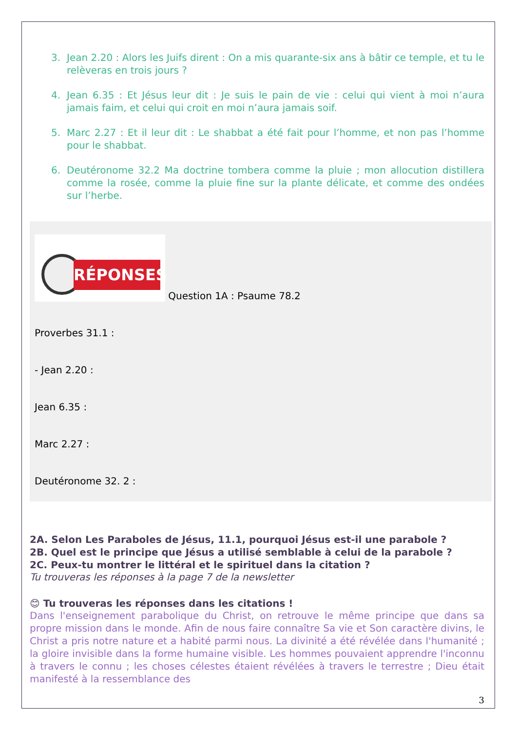3. Jean 2.20 : Alors les Juifs dirent : On a mis quarante-six ans à bâtir ce temple, et tu le relèveras en trois jours ?
4. Jean 6.35 : Et Jésus leur dit : Je suis le pain de vie : celui qui vient à moi n’aura jamais faim, et celui qui croit en moi n’aura jamais soif.
5. Marc 2.27 : Et il leur dit : Le shabbat a été fait pour l’homme, et non pas l’homme pour le shabbat.
6. Deutéronome 32.2 Ma doctrine tombera comme la pluie ; mon allocution distillera comme la rosée, comme la pluie fine sur la plante délicate, et comme des ondées sur l’herbe.
RÉPONSES Question 1A : Psaume 78.2
Proverbes 31.1 :
- Jean 2.20 :
Jean 6.35 :
Marc 2.27 :
Deutéronome 32. 2 :
2A. Selon Les Paraboles de Jésus, 11.1, pourquoi Jésus est-il une parabole ?
2B. Quel est le principe que Jésus a utilisé semblable à celui de la parabole ?
2C. Peux-tu montrer le littéral et le spirituel dans la citation ?
Tu trouveras les réponses à la page 7 de la newsletter
😊 Tu trouveras les réponses dans les citations !
Dans l'enseignement parabolique du Christ, on retrouve le même principe que dans sa propre mission dans le monde. Afin de nous faire connaître Sa vie et Son caractère divins, le Christ a pris notre nature et a habité parmi nous. La divinité a été révélée dans l'humanité ; la gloire invisible dans la forme humaine visible. Les hommes pouvaient apprendre l'inconnu à travers le connu ; les choses célestes étaient révélées à travers le terrestre ; Dieu était manifesté à la ressemblance des
3